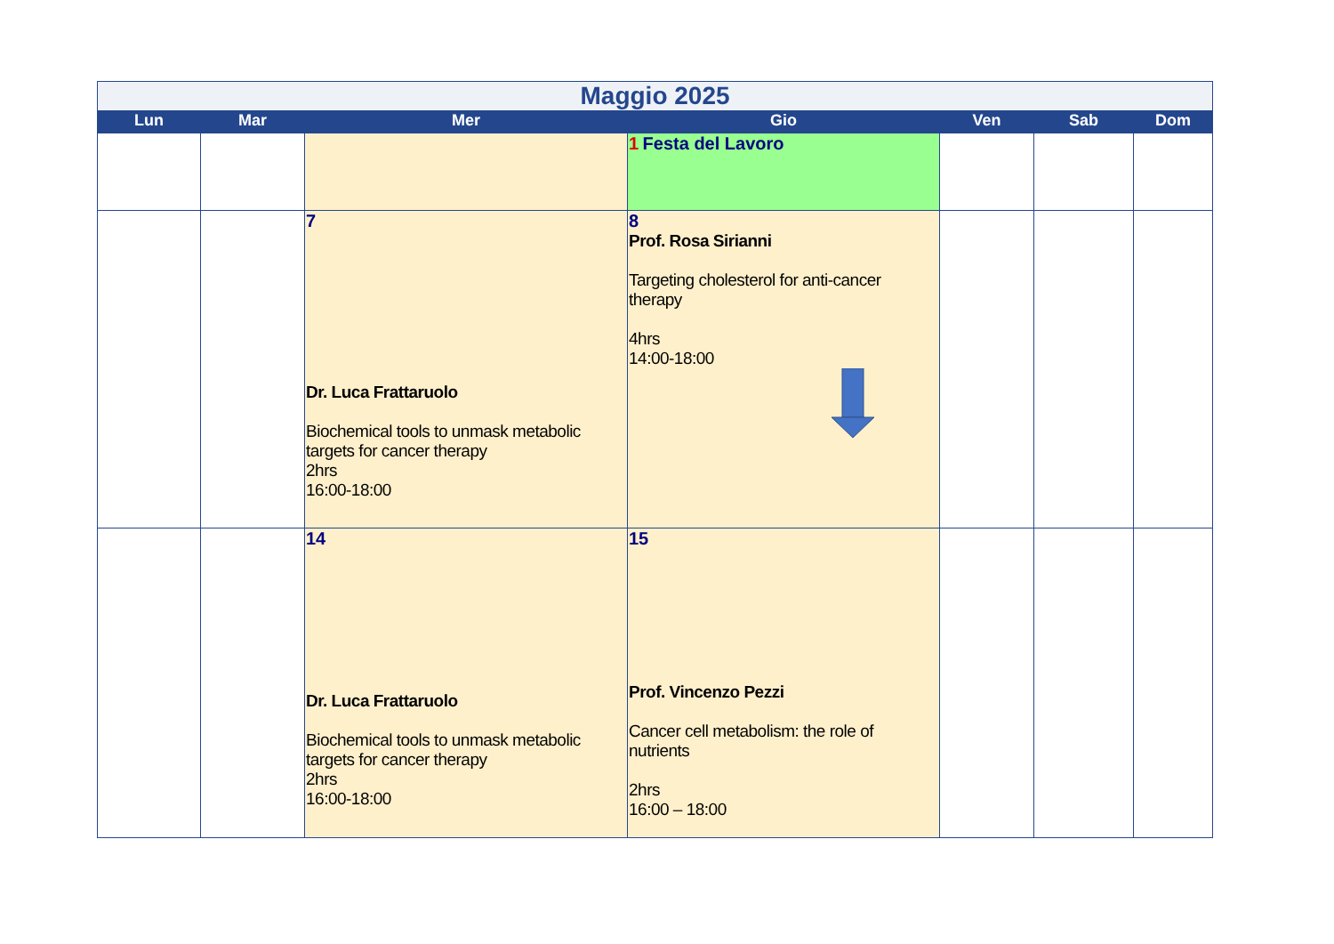| Maggio 2025 | | | | | | |
| --- | --- | --- | --- | --- | --- | --- |
| Lun | Mar | Mer | Gio | Ven | Sab | Dom |
| | | | 1 Festa del Lavoro | | | |
| | | 7 Dr. Luca Frattaruolo Biochemical tools to unmask metabolic targets for cancer therapy 2hrs 16:00-18:00 | 8 Prof. Rosa Sirianni Targeting cholesterol for anti-cancer therapy 4hrs 14:00-18:00 | | | |
| | | 14 Dr. Luca Frattaruolo Biochemical tools to unmask metabolic targets for cancer therapy 2hrs 16:00-18:00 | 15 Prof. Vincenzo Pezzi Cancer cell metabolism: the role of nutrients 2hrs 16:00 – 18:00 | | | |